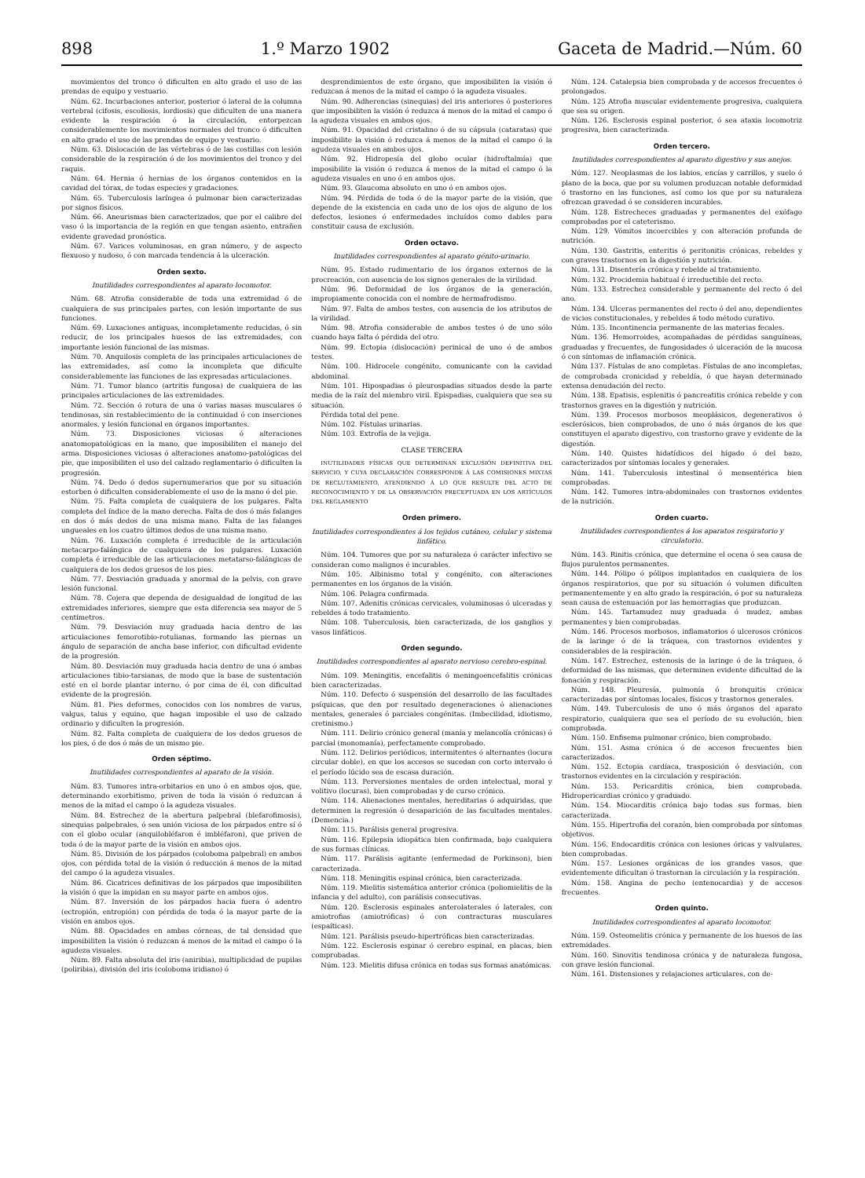898 1.º Marzo 1902 Gaceta de Madrid.—Núm. 60
movimientos del tronco ó dificulten en alto grado el uso de las prendas de equipo y vestuario.
Núm. 62. Incurbaciones anterior, posterior ó lateral de la columna vertebral (cifosis, escoliosis, lordiosis) que dificulten de una manera evidente la respiración ó la circulación, entorpezcan considerablemente los movimientos normales del tronco ó dificulten en alto grado el uso de las prendas de equipo y vestuario.
Núm. 63. Dislocación de las vértebras ó de las costillas con lesión considerable de la respiración ó de los movimientos del tronco y del raquis.
Núm. 64. Hernia ó hernias de los órganos contenidos en la cavidad del tórax, de todas especies y gradaciones.
Núm. 65. Tuberculosis laríngea ó pulmonar bien caracterizadas por signos físicos.
Núm. 66. Aneurismas bien caracterizados, que por el calibre del vaso ó la importancia de la región en que tengan asiento, entrañen evidente gravedad pronóstica.
Núm. 67. Varices voluminosas, en gran número, y de aspecto flexuoso y nudoso, ó con marcada tendencia á la ulceración.
Orden sexto.
Inutilidades correspondientes al aparato locomotor.
Núm. 68. Atrofia considerable de toda una extremidad ó de cualquiera de sus principales partes, con lesión importante de sus funciones.
Núm. 69. Luxaciones antiguas, incompletamente reducidas, ó sin reducir, de los principales huesos de las extremidades, con importante lesión funcional de las mismas.
Núm. 70. Anquilosis completa de las principales articulaciones de las extremidades, así como la incompleta que dificulte considerablemente las funciones de las expresadas articulaciones.
Núm. 71. Tumor blanco (artritis fungosa) de cualquiera de las principales articulaciones de las extremidades.
Núm. 72. Sección ó rotura de una ó varias masas musculares ó tendinosas, sin restablecimiento de la continuidad ó con inserciones anormales, y lesión funcional en órganos importantes.
Núm. 73. Disposiciones viciosas ó alteraciones anatomopatológicas en la mano, que imposibiliten el manejo del arma. Disposiciones viciosas ó alteraciones anatomo-patológicas del pie, que imposibiliten el uso del calzado reglamentario ó dificulten la progresión.
Núm. 74. Dedo ó dedos supernumerarios que por su situación estorben ó dificulten considerablemente el uso de la mano ó del pie.
Núm. 75. Falta completa de cualquiera de los pulgares. Falta completa del índice de la mano derecha. Falta de dos ó más falanges en dos ó más dedos de una misma mano. Falta de las falanges ungueales en los cuatro últimos dedos de una misma mano.
Núm. 76. Luxación completa é irreducible de la articulación metacarpo-falángica de cualquiera de los pulgares. Luxación completa é irreducible de las articulaciones metatarso-falángicas de cualquiera de los dedos gruesos de los pies.
Núm. 77. Desviación graduada y anormal de la pelvis, con grave lesión funcional.
Núm. 78. Cojera que dependa de desigualdad de longitud de las extremidades inferiores, siempre que esta diferencia sea mayor de 5 centímetros.
Núm. 79. Desviación muy graduada hacia dentro de las articulaciones femorotibio-rotulianas, formando las piernas un ángulo de separación de ancha base inferior, con dificultad evidente de la progresión.
Núm. 80. Desviación muy graduada hacia dentro de una ó ambas articulaciones tibio-tarsianas, de modo que la base de sustentación esté en el borde plantar interno, ó por cima de él, con dificultad evidente de la progresión.
Núm. 81. Pies deformes, conocidos con los nombres de varus, valgus, talus y equino, que hagan imposible el uso de calzado ordinario y dificulten la progresión.
Núm. 82. Falta completa de cualquiera de los dedos gruesos de los pies, ó de dos ó más de un mismo pie.
Orden séptimo.
Inutilidades correspondientes al aparato de la visión.
Núm. 83. Tumores intra-orbitarios en uno ó en ambos ojos, que, determinando exorbitismo, priven de toda la visión ó reduzcan á menos de la mitad el campo ó la agudeza visuales.
Núm. 84. Estrechez de la abertura palpebral (blefarofimosis), sinequias palpebrales, ó sea unión viciosa de los párpados entre sí ó con el globo ocular (anquilobléfaron é imbléfaron), que priven de toda ó de la mayor parte de la visión en ambos ojos.
Núm. 85. División de los párpados (coloboma palpebral) en ambos ojos, con pérdida total de la visión ó reducción á menos de la mitad del campo ó la agudeza visuales.
Núm. 86. Cicatrices definitivas de los párpados que imposibiliten la visión ó que la impidan en su mayor parte en ambos ojos.
Núm. 87. Inversión de los párpados hacia fuera ó adentro (ectropión, entropión) con pérdida de toda ó la mayor parte de la visión en ambos ojos.
Núm. 88. Opacidades en ambas córneas, de tal densidad que imposibiliten la visión ó reduzcan á menos de la mitad el campo ó la agudeza visuales.
Núm. 89. Falta absoluta del iris (aniribia), multiplicidad de pupilas (poliribia), división del iris (coloboma iridiano) ó
desprendimientos de este órgano, que imposibiliten la visión ó reduzcan á menos de la mitad el campo ó la agudeza visuales.
Núm. 90. Adherencias (sinequias) del iris anteriores ó posteriores que imposibiliten la visión ó reduzca á menos de la mitad el campo ó la agudeza visuales en ambos ojos.
Núm. 91. Opacidad del cristalino ó de su cápsula (cataratas) que imposibilite la visión ó reduzca á menos de la mitad el campo ó la agudeza visuales en ambos ojos.
Núm. 92. Hidropesía del globo ocular (hidroftalmía) que imposibilite la visión ó reduzca á menos de la mitad el campo ó la agudeza visuales en uno ó en ambos ojos.
Núm. 93. Glaucoma absoluto en uno ó en ambos ojos.
Núm. 94. Pérdida de toda ó de la mayor parte de la visión, que depende de la existencia en cada uno de los ojos de alguno de los defectos, lesiones ó enfermedades incluídos como dables para constituir causa de exclusión.
Orden octavo.
Inutilidades correspondientes al aparato génito-urinario.
Núm. 95. Estado rudimentario de los órganos externos de la procreación, con ausencia de los signos generales de la virilidad.
Núm. 96. Deformidad de los órganos de la generación, impropiamente conocida con el nombre de hermafrodismo.
Núm. 97. Falta de ambos testes, con ausencia de los atributos de la virilidad.
Núm. 98. Atrofia considerable de ambos testes ó de uno sólo cuando haya falta ó pérdida del otro.
Núm. 99. Ectopia (dislocación) perinical de uno ó de ambos testes.
Núm. 100. Hidrocele congénito, comunicante con la cavidad abdominal.
Núm. 101. Hipospadias ó pleurospadias situados desde la parte media de la raíz del miembro viril. Epispadias, cualquiera que sea su situación.
Pérdida total del pene.
Núm. 102. Fístulas urinarias.
Núm. 103. Extrofía de la vejiga.
CLASE TERCERA
INUTILIDADES FÍSICAS QUE DETERMINAN EXCLUSIÓN DEFINITIVA DEL SERVICIO, Y CUYA DECLARACIÓN CORRESPONDE Á LAS COMISIONES MIXTAS DE RECLUTAMIENTO, ATENDIENDO Á LO QUE RESULTE DEL ACTO DE RECONOCIMIENTO Y DE LA OBSERVACIÓN PRECEPTUADA EN LOS ARTÍCULOS DEL REGLAMENTO
Orden primero.
Inutilidades correspondientes á los tejidos cutáneo, celular y sistema linfático.
Núm. 104. Tumores que por su naturaleza ó carácter infectivo se consideran como malignos é incurables.
Núm. 105. Albinismo total y congénito, con alteraciones permanentes en los órganos de la visión.
Núm. 106. Pelagra confirmada.
Núm. 107. Adenitis crónicas cervicales, voluminosas ó ulceradas y rebeldes á todo tratamiento.
Núm. 108. Tuberculosis, bien caracterizada, de los ganglios y vasos linfáticos.
Orden segundo.
Inutilidades correspondientes al aparato nervioso cerebro-espinal.
Núm. 109. Meningitis, encefalitis ó meningoencefalitis crónicas bien caracterizadas.
Núm. 110. Defecto ó suspensión del desarrollo de las facultades psíquicas, que den por resultado degeneraciones ó alienaciones mentales, generales ó parciales congénitas. (Imbecilidad, idiotismo, cretinismo.)
Núm. 111. Delirio crónico general (manía y melancolía crónicas) ó parcial (monomanía), perfectamente comprobado.
Núm. 112. Delirios periódicos, intermitentes ó alternantes (locura circular doble), en que los accesos se sucedan con corto intervalo ó el período lúcido sea de escasa duración.
Núm. 113. Perversiones mentales de orden intelectual, moral y volitivo (locuras), bien comprobadas y de curso crónico.
Núm. 114. Alienaciones mentales, hereditarias ó adquiridas, que determinen la regresión ó desaparición de las facultades mentales. (Demencia.)
Núm. 115. Parálisis general progresiva.
Núm. 116. Epilepsia idiopática bien confirmada, bajo cualquiera de sus formas clínicas.
Núm. 117. Parálisis agitante (enfermedad de Porkinson), bien caracterizada.
Núm. 118. Meningitis espinal crónica, bien caracterizada.
Núm. 119. Mielitis sistemática anterior crónica (poliomielitis de la infancia y del adulto), con parálisis consecutivas.
Núm. 120. Esclerosis espinales anterolaterales ó laterales, con amiotrofias (amiotróficas) ó con contracturas musculares (espaíticas).
Núm. 121. Parálisis pseudo-hipertróficas bien caracterizadas.
Núm. 122. Esclerosis espinar ó cerebro espinal, en placas, bien comprobadas.
Núm. 123. Mielitis difusa crónica en todas sus formas anatómicas.
Núm. 124. Catalepsia bien comprobada y de accesos frecuentes ó prolongados.
Núm. 125 Atrofia muscular evidentemente progresiva, cualquiera que sea su origen.
Núm. 126. Esclerosis espinal posterior, ó sea ataxia locomotriz progresiva, bien caracterizada.
Orden tercero.
Inutilidades correspondientes al aparato digestivo y sus anejos.
Núm. 127. Neoplasmas de los labios, encías y carrillos, y suelo ó plano de la boca, que por su volumen produzcan notable deformidad ó trastorno en las funciones, así como los que por su naturaleza ofrezcan gravedad ó se consideren incurables.
Núm. 128. Estrecheces graduadas y permanentes del exófago comprobadas por el cateterismo.
Núm. 129. Vómitos incoercibles y con alteración profunda de nutrición.
Núm. 130. Gastritis, enteritis ó peritonitis crónicas, rebeldes y con graves trastornos en la digestión y nutrición.
Núm. 131. Disentería crónica y rebelde al tratamiento.
Núm. 132. Procidemia habitual é irreductible del recto.
Núm. 133. Estrechez considerable y permanente del recto ó del ano.
Núm. 134. Ulceras permanentes del recto ó del ano, dependientes de vicios constitucionales, y rebeldes á todo método curativo.
Núm. 135. Incontinencia permanente de las materias fecales.
Núm. 136. Hemorroides, acompañadas de pérdidas sanguíneas, graduadas y frecuentes, de fungosidades ó ulceración de la mucosa ó con síntomas de inflamación crónica.
Núm 137. Fístulas de ano completas. Fístulas de ano incompletas, de comprobada cronicidad y rebeldía, ó que hayan determinado extensa denudación del recto.
Núm. 138. Epatisis, esplenitis ó pancreatitis crónica rebelde y con trastornos graves en la digestión y nutrición.
Núm. 139. Procesos morbosos meoplásicos, degenerativos ó esclerósicos, bien comprobados, de uno ó más órganos de los que constituyen el aparato digestivo, con trastorno grave y evidente de la digestión.
Núm. 140. Quistes hidatídicos del hígado ó del bazo, caracterizados por síntomas locales y generales.
Núm. 141. Tuberculosis intestinal ó mensentérica bien comprobadas.
Núm. 142. Tumores intra-abdominales con trastornos evidentes de la nutrición.
Orden cuarto.
Inutilidades correspondientes á los aparatos respiratorio y circulatorio.
Núm. 143. Rinitis crónica, que determine el ocena ó sea causa de flujos purulentos permanentes.
Núm. 144. Pólipo ó pólipos implantados en cualquiera de los órganos respiratorios, que por su situación ó volumen dificulten permanentemente y en alto grado la respiración, ó por su naturaleza sean causa de estenuación por las hemorragias que produzcan.
Núm. 145. Tartamudez muy graduada ó mudez, ambas permanentes y bien comprobadas.
Núm. 146. Procesos morbosos, inflamatorios ó ulcerosos crónicos de la laringe ó de la tráquea, con trastornos evidentes y considerables de la respiración.
Núm. 147. Estrechez, estenosis de la laringe ó de la tráquea, ó deformidad de las mismas, que determinen evidente dificultad de la fonación y respiración.
Núm. 148. Pleuresía, pulmonía ó bronquitis crónica caracterizadas por síntomas locales, físicos y trastornos generales.
Núm. 149. Tuberculosis de uno ó más órganos del aparato respiratorio, cualquiera que sea el período de su evolución, bien comprobada.
Núm. 150. Enfisema pulmonar crónico, bien comprobado.
Núm. 151. Asma crónica ó de accesos frecuentes bien caracterizados.
Núm. 152. Ectopia cardíaca, trasposición ó desviación, con trastornos evidentes en la circulación y respiración.
Núm. 153. Pericarditis crónica, bien comprobada. Hidropericardias crónico y graduado.
Núm. 154. Miocarditis crónica bajo todas sus formas, bien caracterizada.
Núm. 155. Hipertrofia del corazón, bien comprobada por síntomas objetivos.
Núm. 156. Endocarditis crónica con lesiones óricas y valvulares, bien comprobadas.
Núm. 157. Lesiones orgánicas de los grandes vasos, que evidentemente dificultan ó trastornan la circulación y la respiración.
Núm. 158. Angina de pecho (entenocardia) y de accesos frecuentes.
Orden quinto.
Inutilidades correspondientes al aparato locomotor.
Núm. 159. Osteomelitis crónica y permanente de los huesos de las extremidades.
Núm. 160. Sinovitis tendinosa crónica y de naturaleza fungosa, con grave lesión funcional.
Núm. 161. Distensiones y relajaciones articulares, con de-